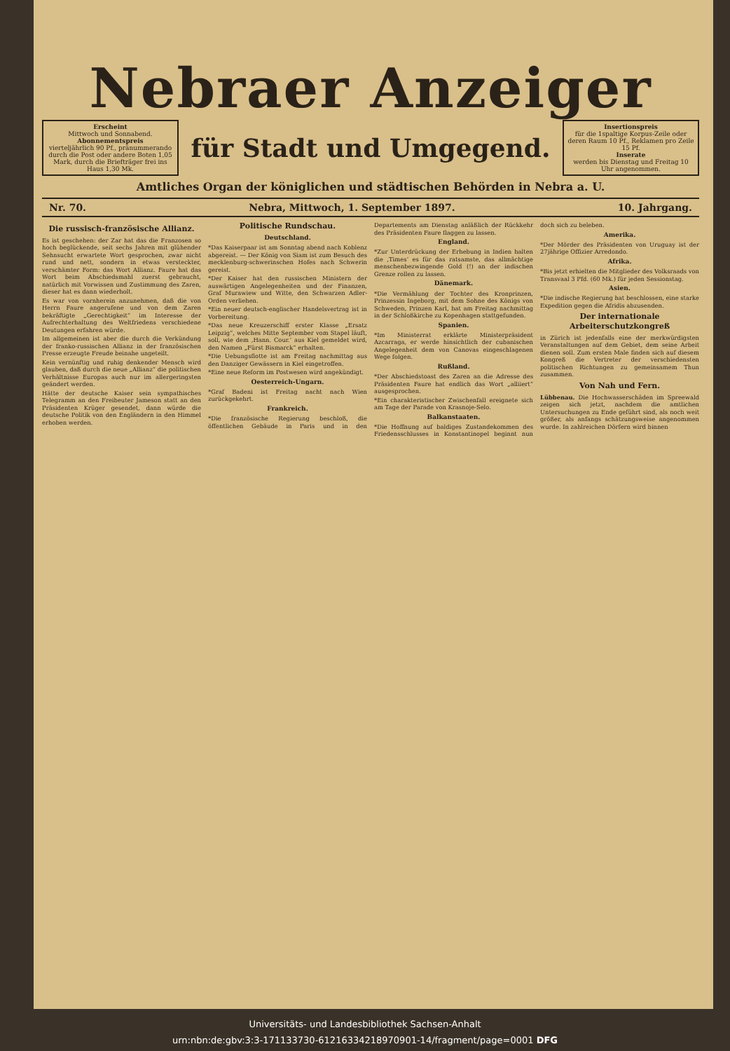Nebraer Anzeiger
Erscheint
Mittwoch und Sonnabend.
Abonnementspreis
vierteljährlich 90 Pf., pränummerando durch die Post oder andere Boten 1,05 Mark, durch die Briefträger frei ins Haus 1,30 Mk.
für Stadt und Umgegend.
Insertionspreis
für die 1spaltige Korpus-Zeile oder deren Raum 10 Pf., Reklamen pro Zeile 15 Pf.
Inserate
werden bis Dienstag und Freitag 10 Uhr angenommen.
Amtliches Organ der königlichen und städtischen Behörden in Nebra a. U.
Nr. 70. Nebra, Mittwoch, 1. September 1897. 10. Jahrgang.
Die russisch-französische Allianz.
Es ist geschehen: der Zar hat das die Franzosen so hoch beglückende, seit sechs Jahren mit glühender Sehnsucht erwartete Wort gesprochen, zwar nicht rund und nett, sondern in etwas versteckter, verschämter Form: das Wort Allianz. Faure hat das Wort beim Abschiedsmahl zuerst gebraucht, natürlich mit Vorwissen und Zustimmung des Zaren, dieser hat es dann wiederholt.
Es war von vornherein anzunehmen, daß die von Herrn Faure angerufene und von dem Zaren bekräftigte „Gerechtigkeit“ im Interesse der Aufrechterhaltung des Weltfriedens verschiedene Deutungen erfahren würde.
Im allgemeinen ist aber die durch die Verkündung der franko-russischen Allianz in der französischen Presse erzeugte Freude beinahe ungeteilt.
Kein vernünftig und ruhig denkender Mensch wird glauben, daß durch die neue „Allianz“ die politischen Verhältnisse Europas auch nur im allergeringsten geändert werden.
Hätte der deutsche Kaiser sein sympathisches Telegramm an den Freibeuter Jameson statt an den Präsidenten Krüger gesendet, dann würde die deutsche Politik von den Engländern in den Himmel erhoben werden.
Politische Rundschau.
Deutschland.
*Das Kaiserpaar ist am Sonntag abend nach Koblenz abgereist. — Der König von Siam ist zum Besuch des mecklenburg-schwerinschen Hofes nach Schwerin gereist.
*Der Kaiser hat den russischen Ministern der auswärtigen Angelegenheiten und der Finanzen, Graf Murawiew und Witte, den Schwarzen Adler-Orden verliehen.
*Ein neuer deutsch-englischer Handelsvertrag ist in Vorbereitung.
*Das neue Kreuzerschiff erster Klasse „Ersatz Leipzig“, welches Mitte September vom Stapel läuft, soll, wie dem ‚Hann. Cour.‘ aus Kiel gemeldet wird, den Namen „Fürst Bismarck“ erhalten.
*Die Uebungsflotte ist am Freitag nachmittag aus den Danziger Gewässern in Kiel eingetroffen.
*Eine neue Reform im Postwesen wird angekündigt.
Oesterreich-Ungarn.
*Graf Badeni ist Freitag nacht nach Wien zurückgekehrt.
Frankreich.
*Die französische Regierung beschloß, die öffentlichen Gebäude in Paris und in den Departements am Dienstag anläßlich der Rückkehr des Präsidenten Faure flaggen zu lassen.
England.
*Zur Unterdrückung der Erhebung in Indien halten die ‚Times‘ es für das ratsamste, das allmächtige menschenbezwingende Gold (!) an der indischen Grenze rollen zu lassen.
Dänemark.
*Die Vermählung der Tochter des Kronprinzen, Prinzessin Ingeborg, mit dem Sohne des Königs von Schweden, Prinzen Karl, hat am Freitag nachmittag in der Schloßkirche zu Kopenhagen stattgefunden.
Spanien.
*Im Ministerrat erklärte Ministerpräsident Azcarraga, er werde hinsichtlich der cubanischen Angelegenheit dem von Canovas eingeschlagenen Wege folgen.
Rußland.
*Der Abschiedstoast des Zaren an die Adresse des Präsidenten Faure hat endlich das Wort „alliiert“ ausgesprochen.
*Ein charakteristischer Zwischenfall ereignete sich am Tage der Parade von Krasnoje-Selo.
Balkanstaaten.
*Die Hoffnung auf baldiges Zustandekommen des Friedensschlusses in Konstantinopel beginnt nun doch sich zu beleben.
Amerika.
*Der Mörder des Präsidenten von Uruguay ist der 27jährige Offizier Arredondo.
Afrika.
*Bis jetzt erhielten die Mitglieder des Volksraads von Transvaal 3 Pfd. (60 Mk.) für jeden Sessionstag.
Asien.
*Die indische Regierung hat beschlossen, eine starke Expedition gegen die Afridis abzusenden.
Der internationale Arbeiterschutzkongreß
in Zürich ist jedenfalls eine der merkwürdigsten Veranstaltungen auf dem Gebiet, dem seine Arbeit dienen soll. Zum ersten Male finden sich auf diesem Kongreß die Vertreter der verschiedensten politischen Richtungen zu gemeinsamem Thun zusammen.
Von Nah und Fern.
Lübbenau. Die Hochwasserschäden im Spreewald zeigen sich jetzt, nachdem die amtlichen Untersuchungen zu Ende geführt sind, als noch weit größer, als anfangs schätzungsweise angenommen wurde. In zahlreichen Dörfern wird binnen
Universitäts- und Landesbibliothek Sachsen-Anhalt
urn:nbn:de:gbv:3:3-171133730-61216334218970901-14/fragment/page=0001 DFG